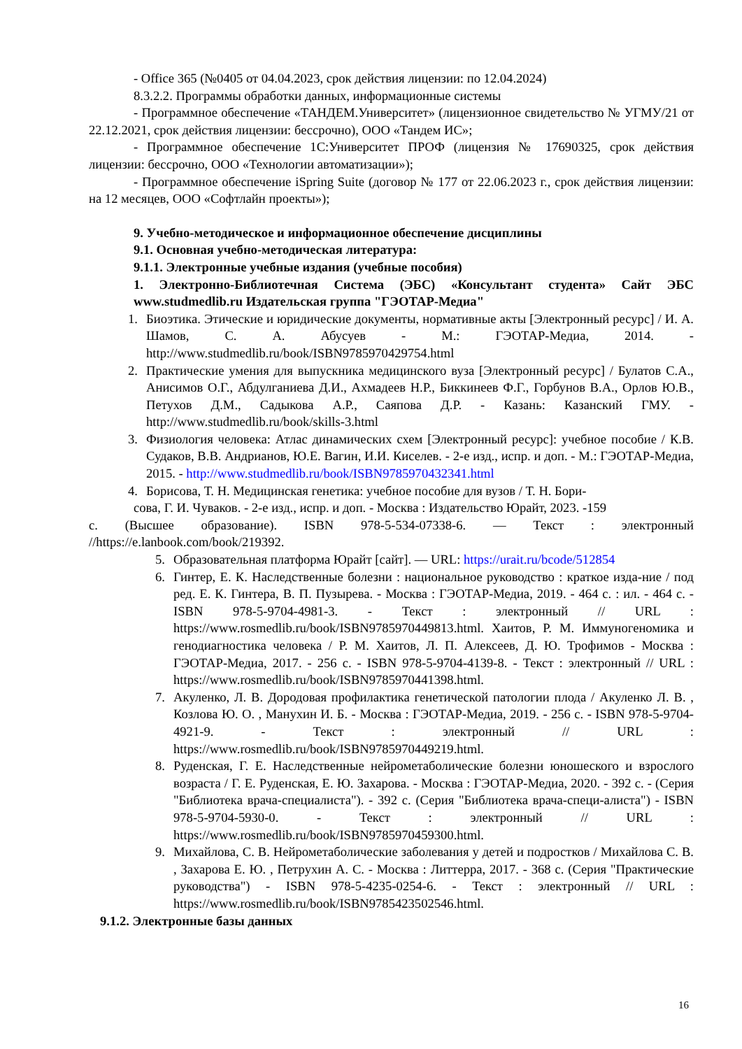- Office 365 (№0405 от 04.04.2023, срок действия лицензии: по 12.04.2024)
8.3.2.2. Программы обработки данных, информационные системы
- Программное обеспечение «ТАНДЕМ.Университет» (лицензионное свидетельство № УГМУ/21 от 22.12.2021, срок действия лицензии: бессрочно), ООО «Тандем ИС»;
- Программное обеспечение 1С:Университет ПРОФ (лицензия № 17690325, срок действия лицензии: бессрочно, ООО «Технологии автоматизации»);
- Программное обеспечение iSpring Suite (договор № 177 от 22.06.2023 г., срок действия лицензии: на 12 месяцев, ООО «Софтлайн проекты»);
9. Учебно-методическое и информационное обеспечение дисциплины
9.1. Основная учебно-методическая литература:
9.1.1. Электронные учебные издания (учебные пособия)
1. Электронно-Библиотечная Система (ЭБС) «Консультант студента» Сайт ЭБС www.studmedlib.ru Издательская группа "ГЭОТАР-Медиа"
1. Биоэтика. Этические и юридические документы, нормативные акты [Электронный ресурс] / И. А. Шамов, С. А. Абусуев - М.: ГЭОТАР-Медиа, 2014. - http://www.studmedlib.ru/book/ISBN9785970429754.html
2. Практические умения для выпускника медицинского вуза [Электронный ресурс] / Булатов С.А., Анисимов О.Г., Абдулганиева Д.И., Ахмадеев Н.Р., Биккинеев Ф.Г., Горбунов В.А., Орлов Ю.В., Петухов Д.М., Садыкова А.Р., Саяпова Д.Р. - Казань: Казанский ГМУ. - http://www.studmedlib.ru/book/skills-3.html
3. Физиология человека: Атлас динамических схем [Электронный ресурс]: учебное пособие / К.В. Судаков, В.В. Андрианов, Ю.Е. Вагин, И.И. Киселев. - 2-е изд., испр. и доп. - М.: ГЭОТАР-Медиа, 2015. - http://www.studmedlib.ru/book/ISBN9785970432341.html
4. Борисова, Т. Н. Медицинская генетика: учебное пособие для вузов / Т. Н. Бори-
сова, Г. И. Чуваков. - 2-е изд., испр. и доп. - Москва : Издательство Юрайт, 2023. -159
с. (Высшее образование). ISBN 978-5-534-07338-6. — Текст : электронный //https://e.lanbook.com/book/219392.
5. Образовательная платформа Юрайт [сайт]. — URL: https://urait.ru/bcode/512854
6. Гинтер, Е. К. Наследственные болезни : национальное руководство : краткое изда-ние / под ред. Е. К. Гинтера, В. П. Пузырева. - Москва : ГЭОТАР-Медиа, 2019. - 464 с. : ил. - 464 с. - ISBN 978-5-9704-4981-3. - Текст : электронный // URL : https://www.rosmedlib.ru/book/ISBN9785970449813.html. Хаитов, Р. М. Иммуногеномика и генодиагностика человека / Р. М. Хаитов, Л. П. Алексеев, Д. Ю. Трофимов - Москва : ГЭОТАР-Медиа, 2017. - 256 с. - ISBN 978-5-9704-4139-8. - Текст : электронный // URL : https://www.rosmedlib.ru/book/ISBN9785970441398.html.
7. Акуленко, Л. В. Дородовая профилактика генетической патологии плода / Акуленко Л. В. , Козлова Ю. О. , Манухин И. Б. - Москва : ГЭОТАР-Медиа, 2019. - 256 с. - ISBN 978-5-9704-4921-9. - Текст : электронный // URL : https://www.rosmedlib.ru/book/ISBN9785970449219.html.
8. Руденская, Г. Е. Наследственные нейрометаболические болезни юношеского и взрослого возраста / Г. Е. Руденская, Е. Ю. Захарова. - Москва : ГЭОТАР-Медиа, 2020. - 392 с. - (Серия "Библиотека врача-специалиста"). - 392 с. (Серия "Библиотека врача-специ-алиста") - ISBN 978-5-9704-5930-0. - Текст : электронный // URL : https://www.rosmedlib.ru/book/ISBN9785970459300.html.
9. Михайлова, С. В. Нейрометаболические заболевания у детей и подростков / Михайлова С. В. , Захарова Е. Ю. , Петрухин А. С. - Москва : Литтерра, 2017. - 368 с. (Серия "Практические руководства") - ISBN 978-5-4235-0254-6. - Текст : электронный // URL : https://www.rosmedlib.ru/book/ISBN9785423502546.html.
9.1.2. Электронные базы данных
16